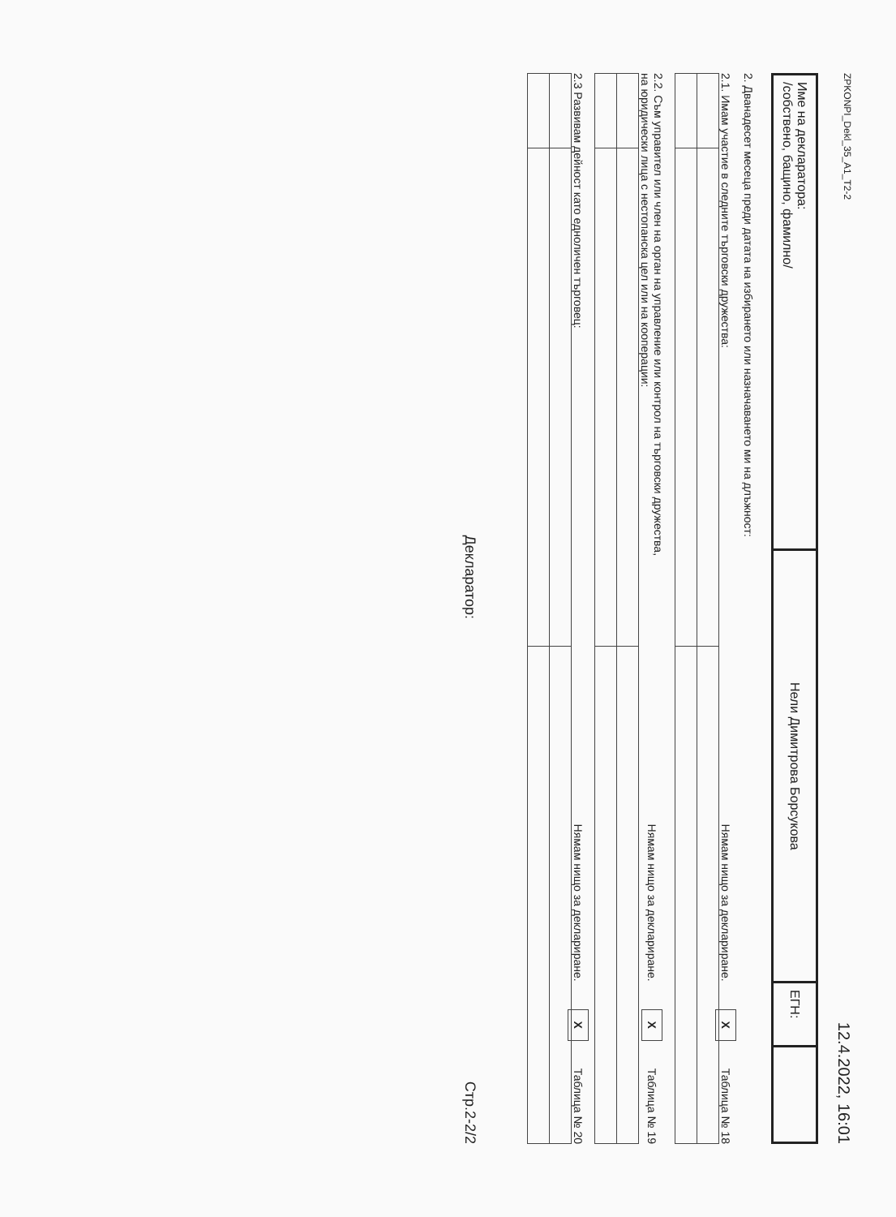ZPKONPI_Dekl_35_A1_T2-2 12.4.2022, 16:01
| Име на декларатора: /собствено, бащино, фамилно/ | Нели Димитрова Борсукова | ЕГН: | |
2. Дванадесет месеца преди датата на избирането или назначаването ми на длъжност:
2.1. Имам участие в следните търговски дружества: Нямам нищо за деклариране. X Таблица № 18
2.2. Съм управител или член на орган на управление или контрол на търговски дружества,
на юридически лица с нестопанска цел или на кооперации: Нямам нищо за деклариране. X Таблица № 19
2.3 Развивам дейност като едноличен търговец: Нямам нищо за деклариране. X Таблица № 20
Декларатор: Стр.2-2/2